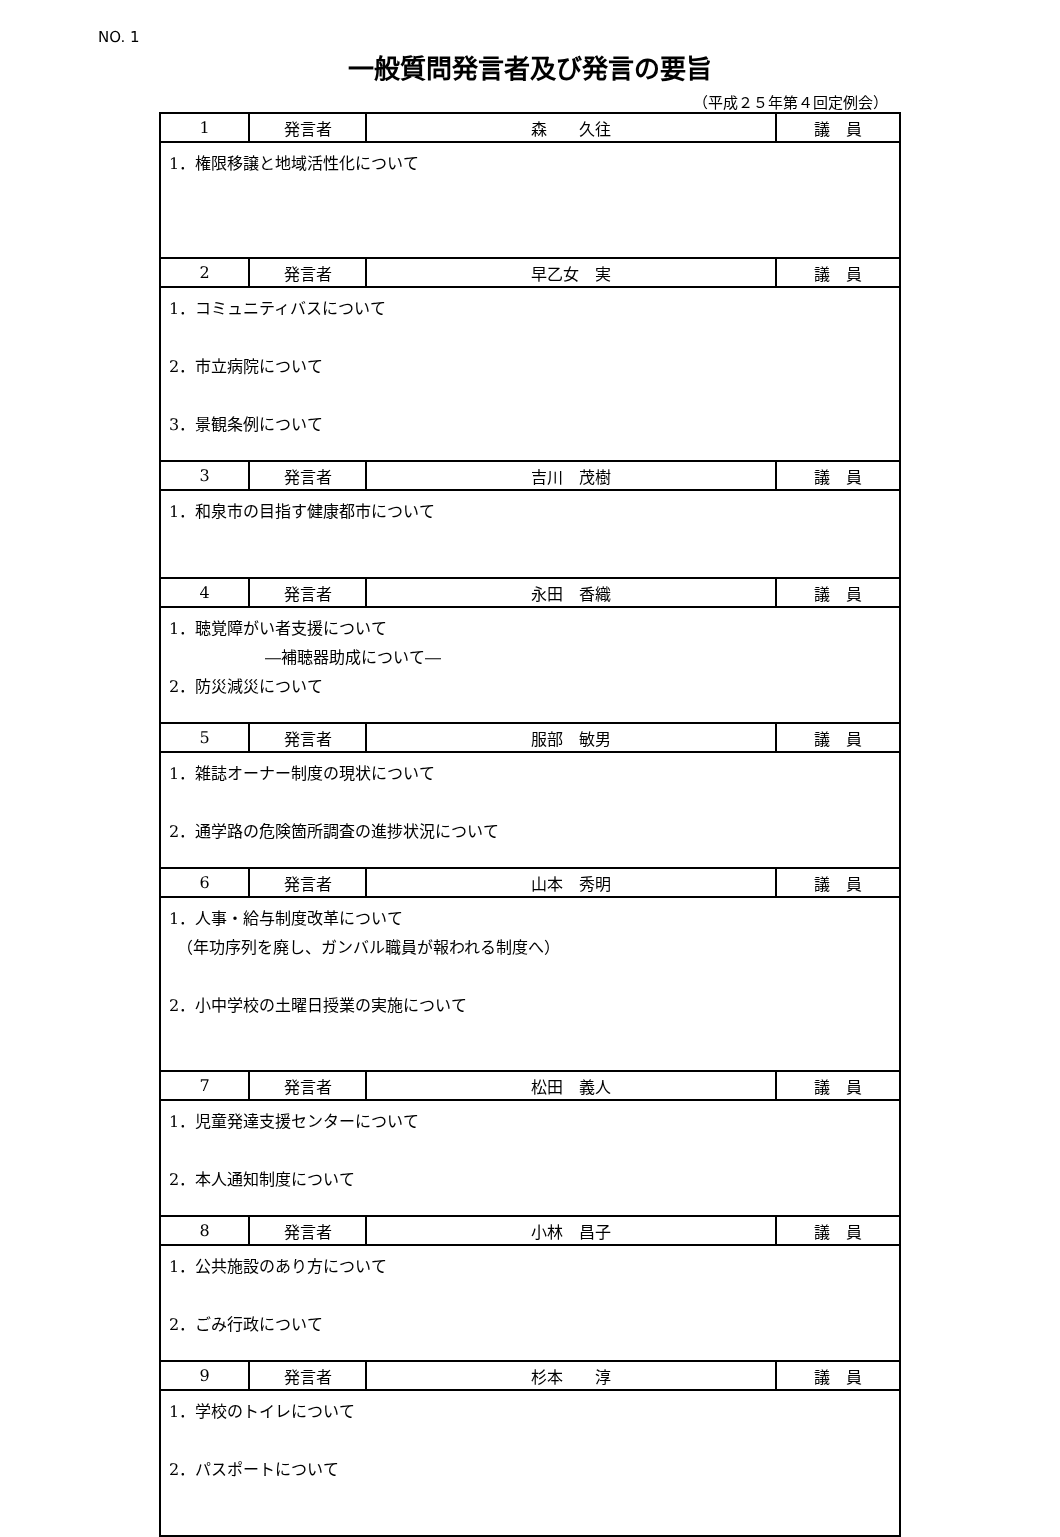NO. 1
一般質問発言者及び発言の要旨
（平成２５年第４回定例会）
| 1 | 発言者 | 森 久往 | 議 員 |
| 1．権限移譲と地域活性化について | | | |
| 2 | 発言者 | 早乙女 実 | 議 員 |
| 1．コミュニティバスについて 2．市立病院について 3．景観条例について | | | |
| 3 | 発言者 | 吉川 茂樹 | 議 員 |
| 1．和泉市の目指す健康都市について | | | |
| 4 | 発言者 | 永田 香織 | 議 員 |
| 1．聴覚障がい者支援について ―補聴器助成について― 2．防災減災について | | | |
| 5 | 発言者 | 服部 敏男 | 議 員 |
| 1．雑誌オーナー制度の現状について 2．通学路の危険箇所調査の進捗状況について | | | |
| 6 | 発言者 | 山本 秀明 | 議 員 |
| 1．人事・給与制度改革について （年功序列を廃し、ガンバル職員が報われる制度へ） 2．小中学校の土曜日授業の実施について | | | |
| 7 | 発言者 | 松田 義人 | 議 員 |
| 1．児童発達支援センターについて 2．本人通知制度について | | | |
| 8 | 発言者 | 小林 昌子 | 議 員 |
| 1．公共施設のあり方について 2．ごみ行政について | | | |
| 9 | 発言者 | 杉本 淳 | 議 員 |
| 1．学校のトイレについて 2．パスポートについて | | | |